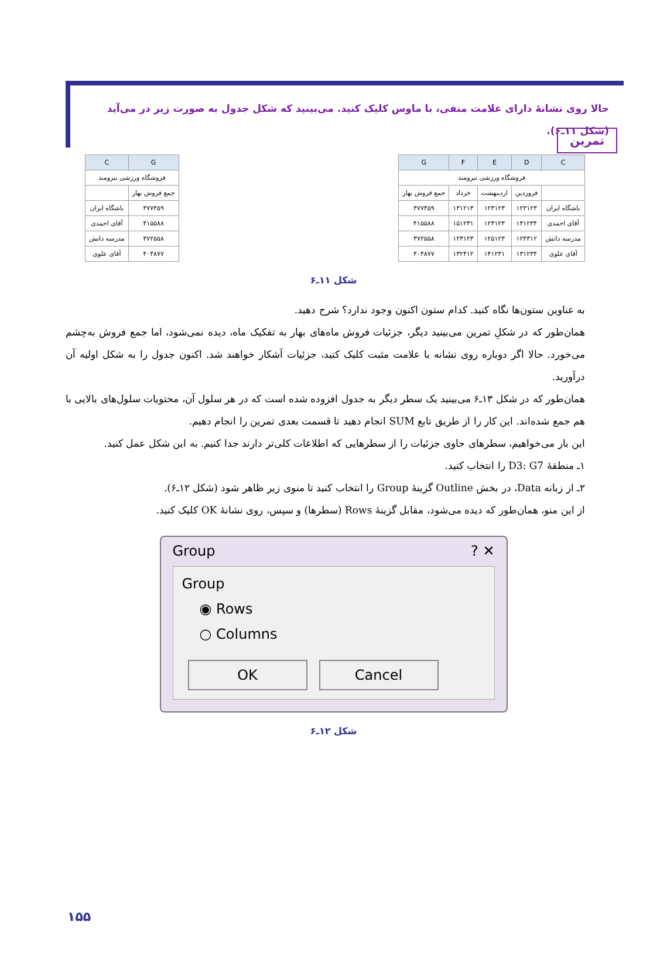تمرین
حالا روی نشانهٔ دارای علامت منفی، با ماوس کلیک کنید. می‌بینید که شکل جدول به صورت زیر در می‌آید (شکل ۱۱ـ۶).
| G | C |
| --- | --- |
| فروشگاه ورزشی نیرومند | |
| جمع فروش بهار | |
| ۳۷۷۴۵۹ | باشگاه ایران |
| ۴۱۵۵۸۸ | آقای احمدی |
| ۳۷۲۵۵۸ | مدرسه دانش |
| ۴۰۴۸۷۷ | آقای علوی |
| C | D | E | F | G |
| --- | --- | --- | --- | --- |
| فروشگاه ورزشی نیرومند | | | | |
| | فروردین | اردیبهشت | خرداد | جمع فروش بهار |
| باشگاه ایران | ۱۲۳۱۲۳ | ۱۲۳۱۲۳ | ۱۳۱۲۱۳ | ۳۷۷۴۵۹ |
| آقای احمدی | ۱۴۱۲۳۴ | ۱۲۳۱۲۳ | ۱۵۱۲۳۱ | ۴۱۵۵۸۸ |
| مدرسه دانش | ۱۲۴۳۱۲ | ۱۲۵۱۲۳ | ۱۲۳۱۲۳ | ۳۷۲۵۵۸ |
| آقای علوی | ۱۳۱۲۳۴ | ۱۴۱۲۳۱ | ۱۳۲۴۱۲ | ۴۰۴۸۷۷ |
شکل ۱۱ـ۶
به عناوین ستون‌ها نگاه کنید. کدام ستون اکنون وجود ندارد؟ شرح دهید.
همان‌طور که در شکلِ تمرین می‌بینید دیگر، جزئیات فروش ماه‌های بهار به تفکیک ماه، دیده نمی‌شود، اما جمع فروش به‌چشم می‌خورد. حالا اگر دوباره روی نشانه با علامت مثبت کلیک کنید، جزئیات آشکار خواهند شد. اکنون جدول را به شکل اولیه آن درآورید.
همان‌طور که در شکل ۱۳ـ۶ می‌بینید یک سطر دیگر به جدول افزوده شده است که در هر سلول آن، محتویات سلول‌های بالایی با هم جمع شده‌اند. این کار را از طریق تابع SUM انجام دهید تا قسمت بعدی تمرین را انجام دهیم.
این بار می‌خواهیم، سطرهای حاوی جزئیات را از سطرهایی که اطلاعات کلی‌تر دارند جدا کنیم. به این شکل عمل کنید.
۱ـ منطقهٔ D3: G7 را انتخاب کنید.
۲ـ از زبانه Data، در بخش Outline گزینهٔ Group را انتخاب کنید تا منوی زیر ظاهر شود (شکل ۱۲ـ۶).
از این منو، همان‌طور که دیده می‌شود، مقابل گزینهٔ Rows (سطرها) و سپس، روی نشانهٔ OK کلیک کنید.
Group ? ✕
Group
◉ Rows
○ Columns
OK Cancel
شکل ۱۲ـ۶
۱۵۵